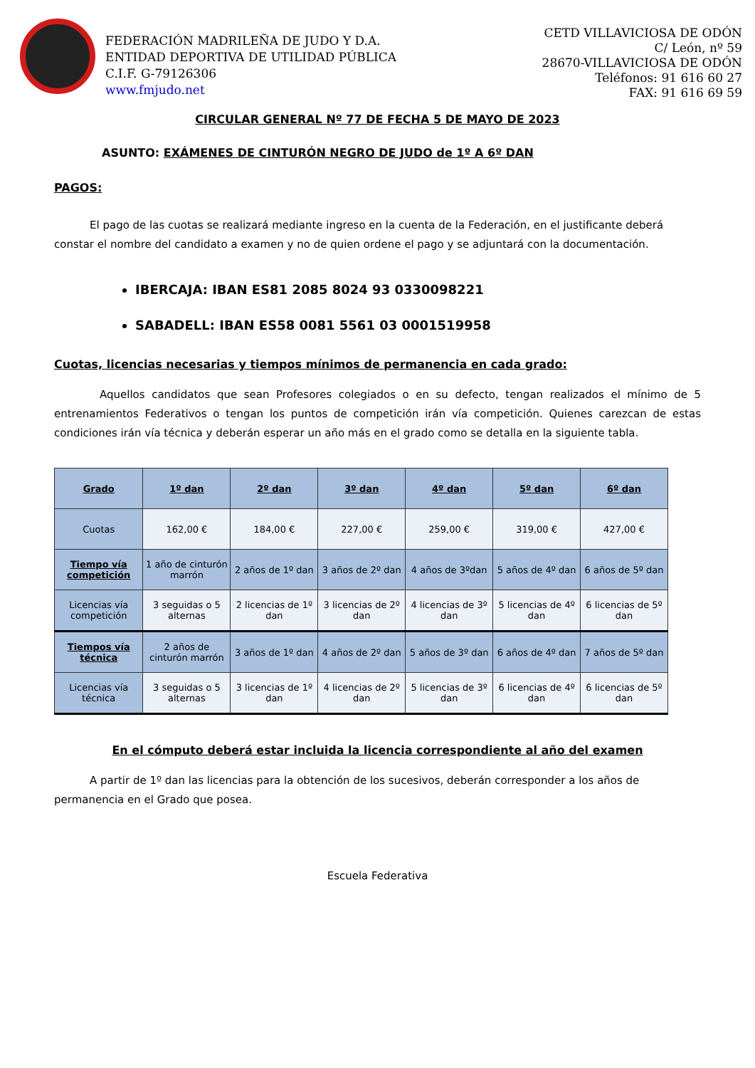FEDERACIÓN MADRILEÑA DE JUDO Y D.A.
ENTIDAD DEPORTIVA DE UTILIDAD PÚBLICA
C.I.F. G-79126306
www.fmjudo.net
CETD VILLAVICIOSA DE ODÓN
C/ León, nº 59
28670-VILLAVICIOSA DE ODÓN
Teléfonos: 91 616 60 27
FAX: 91 616 69 59
CIRCULAR GENERAL Nº 77 DE FECHA 5 DE MAYO DE 2023
ASUNTO: EXÁMENES DE CINTURÓN NEGRO DE JUDO de 1º A 6º DAN
PAGOS:
El pago de las cuotas se realizará mediante ingreso en la cuenta de la Federación, en el justificante deberá constar el nombre del candidato a examen y no de quien ordene el pago y se adjuntará con la documentación.
IBERCAJA: IBAN ES81 2085 8024 93 0330098221
SABADELL: IBAN ES58 0081 5561 03 0001519958
Cuotas, licencias necesarias y tiempos mínimos de permanencia en cada grado:
Aquellos candidatos que sean Profesores colegiados o en su defecto, tengan realizados el mínimo de 5 entrenamientos Federativos o tengan los puntos de competición irán vía competición. Quienes carezcan de estas condiciones irán vía técnica y deberán esperar un año más en el grado como se detalla en la siguiente tabla.
| Grado | 1º dan | 2º dan | 3º dan | 4º dan | 5º dan | 6º dan |
| --- | --- | --- | --- | --- | --- | --- |
| Cuotas | 162,00 € | 184,00 € | 227,00 € | 259,00 € | 319,00 € | 427,00 € |
| Tiempo vía competición | 1 año de cinturón marrón | 2 años de 1º dan | 3 años de 2º dan | 4 años de 3ºdan | 5 años de 4º dan | 6 años de 5º dan |
| Licencias vía competición | 3 seguidas o 5 alternas | 2 licencias de 1º dan | 3 licencias de 2º dan | 4 licencias de 3º dan | 5 licencias de 4º dan | 6 licencias de 5º dan |
| Tiempos vía técnica | 2 años de cinturón marrón | 3 años de 1º dan | 4 años de 2º dan | 5 años de 3º dan | 6 años de 4º dan | 7 años de 5º dan |
| Licencias vía técnica | 3 seguidas o 5 alternas | 3 licencias de 1º dan | 4 licencias de 2º dan | 5 licencias de 3º dan | 6 licencias de 4º dan | 6 licencias de 5º dan |
En el cómputo deberá estar incluida la licencia correspondiente al año del examen
A partir de 1º dan las licencias para la obtención de los sucesivos, deberán corresponder a los años de permanencia en el Grado que posea.
Escuela Federativa